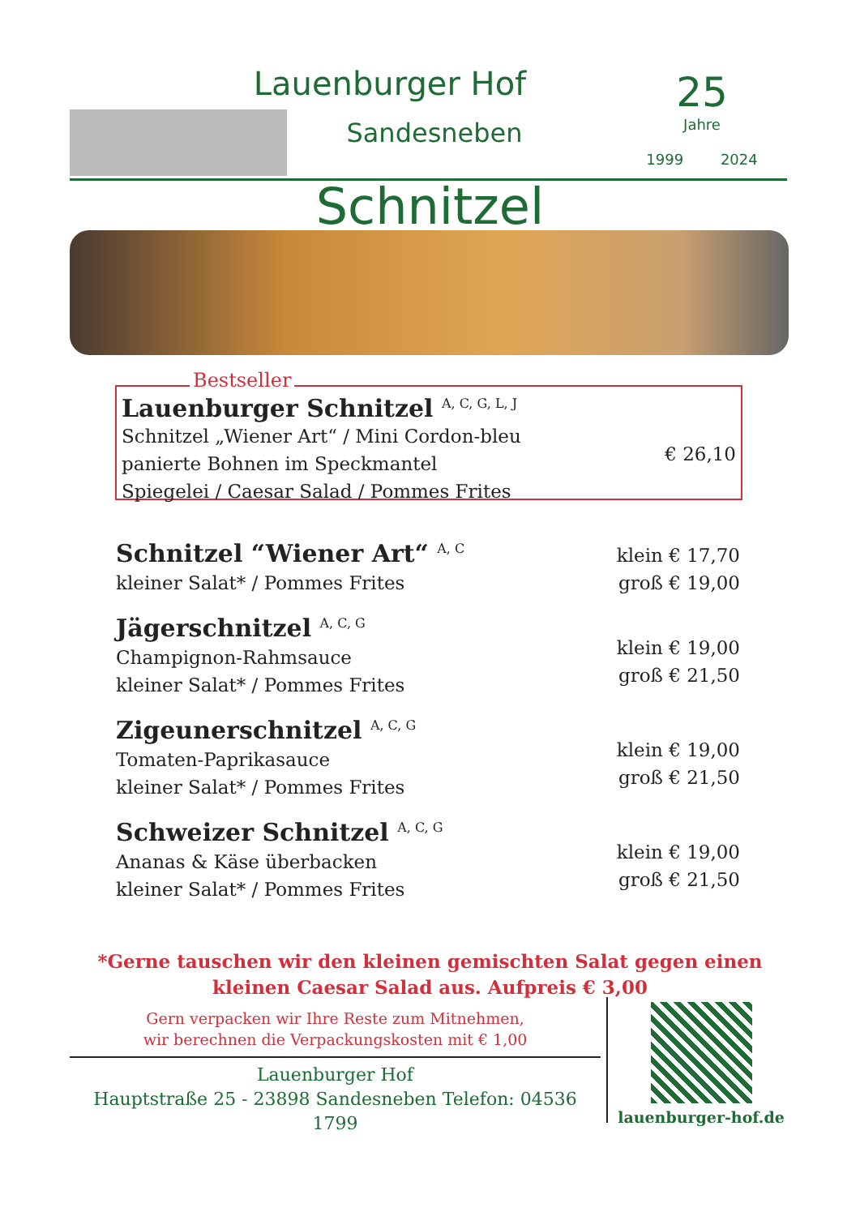Lauenburger Hof
Sandesneben
25
Jahre
1999 2024
Schnitzel
Bestseller
Lauenburger Schnitzel <sup>A, C, G, L, J</sup>
Schnitzel „Wiener Art“ / Mini Cordon-bleu
panierte Bohnen im Speckmantel
Spiegelei / Caesar Salad / Pommes Frites
€ 26,10
Schnitzel “Wiener Art“ <sup>A, C</sup>
kleiner Salat* / Pommes Frites
klein € 17,70
groß € 19,00
Jägerschnitzel <sup>A, C, G</sup>
Champignon-Rahmsauce
kleiner Salat* / Pommes Frites
klein € 19,00
groß € 21,50
Zigeunerschnitzel <sup>A, C, G</sup>
Tomaten-Paprikasauce
kleiner Salat* / Pommes Frites
klein € 19,00
groß € 21,50
Schweizer Schnitzel <sup>A, C, G</sup>
Ananas & Käse überbacken
kleiner Salat* / Pommes Frites
klein € 19,00
groß € 21,50
*Gerne tauschen wir den kleinen gemischten Salat gegen einen
kleinen Caesar Salad aus. Aufpreis € 3,00
Gern verpacken wir Ihre Reste zum Mitnehmen,
wir berechnen die Verpackungskosten mit € 1,00
Lauenburger Hof
Hauptstraße 25 - 23898 Sandesneben Telefon: 04536 1799
lauenburger-hof.de